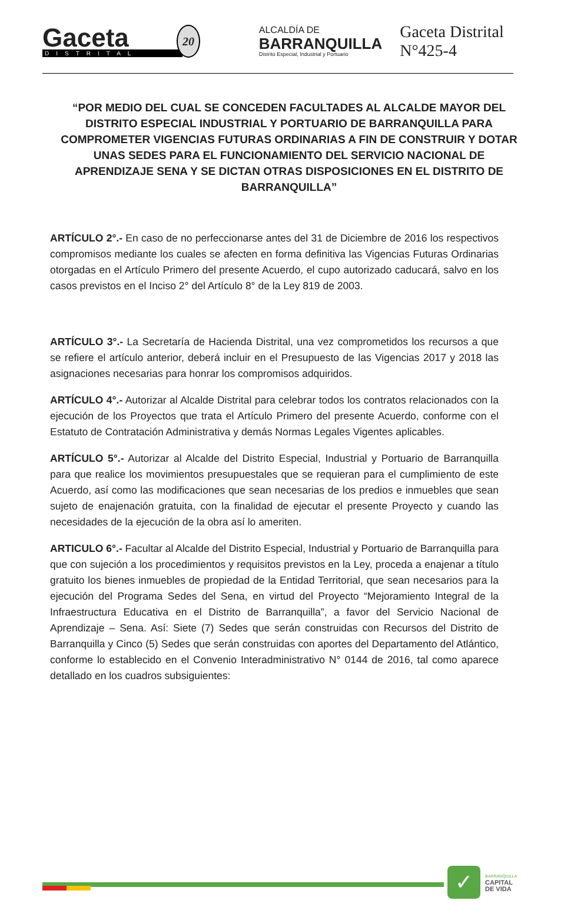Gaceta
DISTRITAL
20
ALCALDÍA DE
BARRANQUILLA
Distrito Especial, Industrial y Portuario
Gaceta Distrital N°425-4
“POR MEDIO DEL CUAL SE CONCEDEN FACULTADES AL ALCALDE MAYOR DEL DISTRITO ESPECIAL INDUSTRIAL Y PORTUARIO DE BARRANQUILLA PARA COMPROMETER VIGENCIAS FUTURAS ORDINARIAS A FIN DE CONSTRUIR Y DOTAR UNAS SEDES PARA EL FUNCIONAMIENTO DEL SERVICIO NACIONAL DE APRENDIZAJE SENA Y SE DICTAN OTRAS DISPOSICIONES EN EL DISTRITO DE BARRANQUILLA”
ARTÍCULO 2°.- En caso de no perfeccionarse antes del 31 de Diciembre de 2016 los respectivos compromisos mediante los cuales se afecten en forma definitiva las Vigencias Futuras Ordinarias otorgadas en el Artículo Primero del presente Acuerdo, el cupo autorizado caducará, salvo en los casos previstos en el Inciso 2° del Artículo 8° de la Ley 819 de 2003.
ARTÍCULO 3°.- La Secretaría de Hacienda Distrital, una vez comprometidos los recursos a que se refiere el artículo anterior, deberá incluir en el Presupuesto de las Vigencias 2017 y 2018 las asignaciones necesarias para honrar los compromisos adquiridos.
ARTÍCULO 4°.- Autorizar al Alcalde Distrital para celebrar todos los contratos relacionados con la ejecución de los Proyectos que trata el Artículo Primero del presente Acuerdo, conforme con el Estatuto de Contratación Administrativa y demás Normas Legales Vigentes aplicables.
ARTÍCULO 5°.- Autorizar al Alcalde del Distrito Especial, Industrial y Portuario de Barranquilla para que realice los movimientos presupuestales que se requieran para el cumplimiento de este Acuerdo, así como las modificaciones que sean necesarias de los predios e inmuebles que sean sujeto de enajenación gratuita, con la finalidad de ejecutar el presente Proyecto y cuando las necesidades de la ejecución de la obra así lo ameriten.
ARTICULO 6°.- Facultar al Alcalde del Distrito Especial, Industrial y Portuario de Barranquilla para que con sujeción a los procedimientos y requisitos previstos en la Ley, proceda a enajenar a título gratuito los bienes inmuebles de propiedad de la Entidad Territorial, que sean necesarios para la ejecución del Programa Sedes del Sena, en virtud del Proyecto “Mejoramiento Integral de la Infraestructura Educativa en el Distrito de Barranquilla”, a favor del Servicio Nacional de Aprendizaje – Sena. Así: Siete (7) Sedes que serán construidas con Recursos del Distrito de Barranquilla y Cinco (5) Sedes que serán construidas con aportes del Departamento del Atlántico, conforme lo establecido en el Convenio Interadministrativo N° 0144 de 2016, tal como aparece detallado en los cuadros subsiguientes:
✓
BARRANQUILLA
CAPITAL
DE VIDA